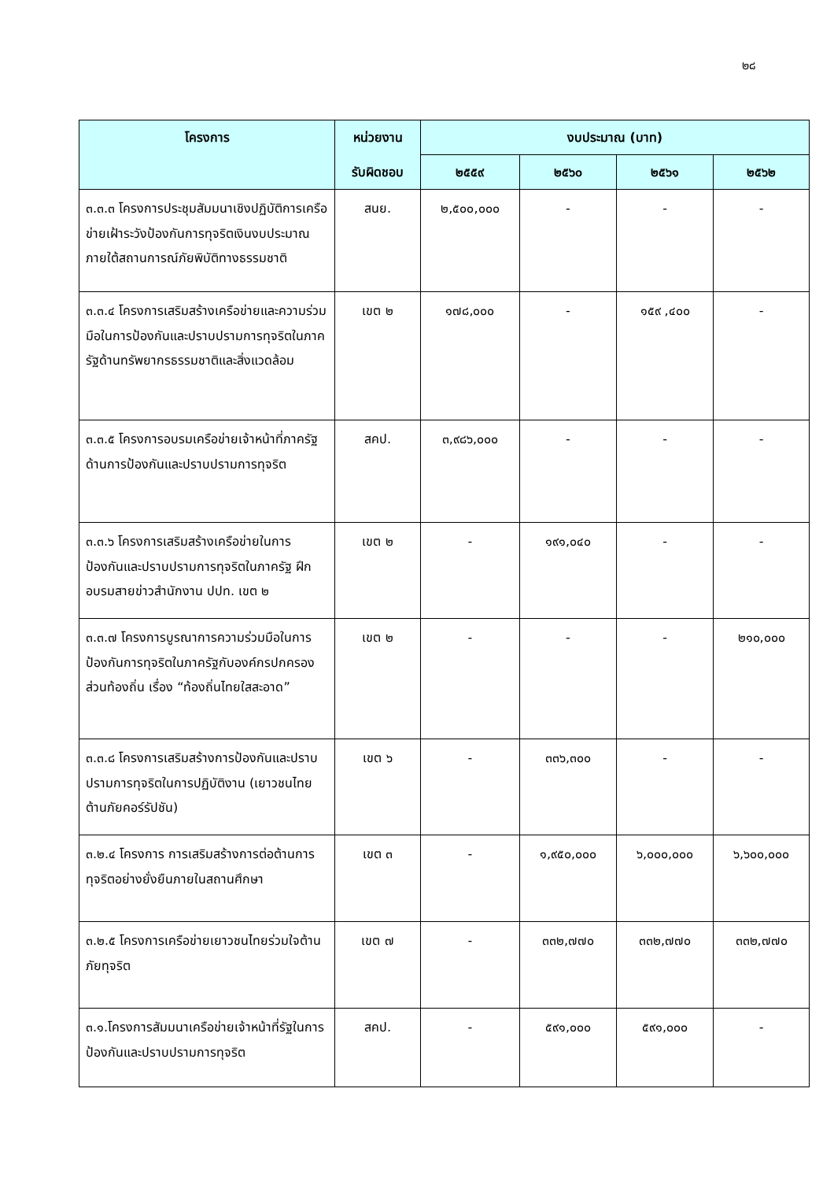๒๘
| โครงการ | หน่วยงาน | งบประมาณ (บาท) | | | |
| --- | --- | --- | --- | --- | --- |
| | รับผิดชอบ | ๒๕๕๙ | ๒๕๖๐ | ๒๕๖๑ | ๒๕๖๒ |
| ๓.๓.๓ โครงการประชุมสัมมนาเชิงปฏิบัติการเครือข่ายเฝ้าระวังป้องกันการทุจริตเงินงบประมาณภายใต้สถานการณ์ภัยพิบัติทางธรรมชาติ | สนย. | ๒,๕๐๐,๐๐๐ | - | - | - |
| ๓.๓.๔ โครงการเสริมสร้างเครือข่ายและความร่วมมือในการป้องกันและปราบปรามการทุจริตในภาครัฐด้านทรัพยากรธรรมชาติและสิ่งแวดล้อม | เขต ๒ | ๑๗๘,๐๐๐ | - | ๑๕๙ ,๔๐๐ | - |
| ๓.๓.๕ โครงการอบรมเครือข่ายเจ้าหน้าที่ภาครัฐด้านการป้องกันและปราบปรามการทุจริต | สคป. | ๓,๙๘๖,๐๐๐ | - | - | - |
| ๓.๓.๖ โครงการเสริมสร้างเครือข่ายในการป้องกันและปราบปรามการทุจริตในภาครัฐ ฝึกอบรมสายข่าวสำนักงาน ปปท. เขต ๒ | เขต ๒ | - | ๑๙๑,๐๔๐ | - | - |
| ๓.๓.๗ โครงการบูรณาการความร่วมมือในการป้องกันการทุจริตในภาครัฐกับองค์กรปกครองส่วนท้องถิ่น เรื่อง “ท้องถิ่นไทยใสสะอาด” | เขต ๒ | - | - | - | ๒๑๐,๐๐๐ |
| ๓.๓.๘ โครงการเสริมสร้างการป้องกันและปราบปรามการทุจริตในการปฏิบัติงาน (เยาวชนไทยต้านภัยคอร์รัปชัน) | เขต ๖ | - | ๓๓๖,๓๐๐ | - | - |
| ๓.๒.๔ โครงการ การเสริมสร้างการต่อต้านการทุจริตอย่างยั่งยืนภายในสถานศึกษา | เขต ๓ | - | ๑,๙๕๐,๐๐๐ | ๖,๐๐๐,๐๐๐ | ๖,๖๐๐,๐๐๐ |
| ๓.๒.๕ โครงการเครือข่ายเยาวชนไทยร่วมใจต้านภัยทุจริต | เขต ๗ | - | ๓๓๒,๗๗๐ | ๓๓๒,๗๗๐ | ๓๓๒,๗๗๐ |
| ๓.๑.โครงการสัมมนาเครือข่ายเจ้าหน้าที่รัฐในการป้องกันและปราบปรามการทุจริต | สคป. | - | ๕๙๑,๐๐๐ | ๕๙๑,๐๐๐ | - |